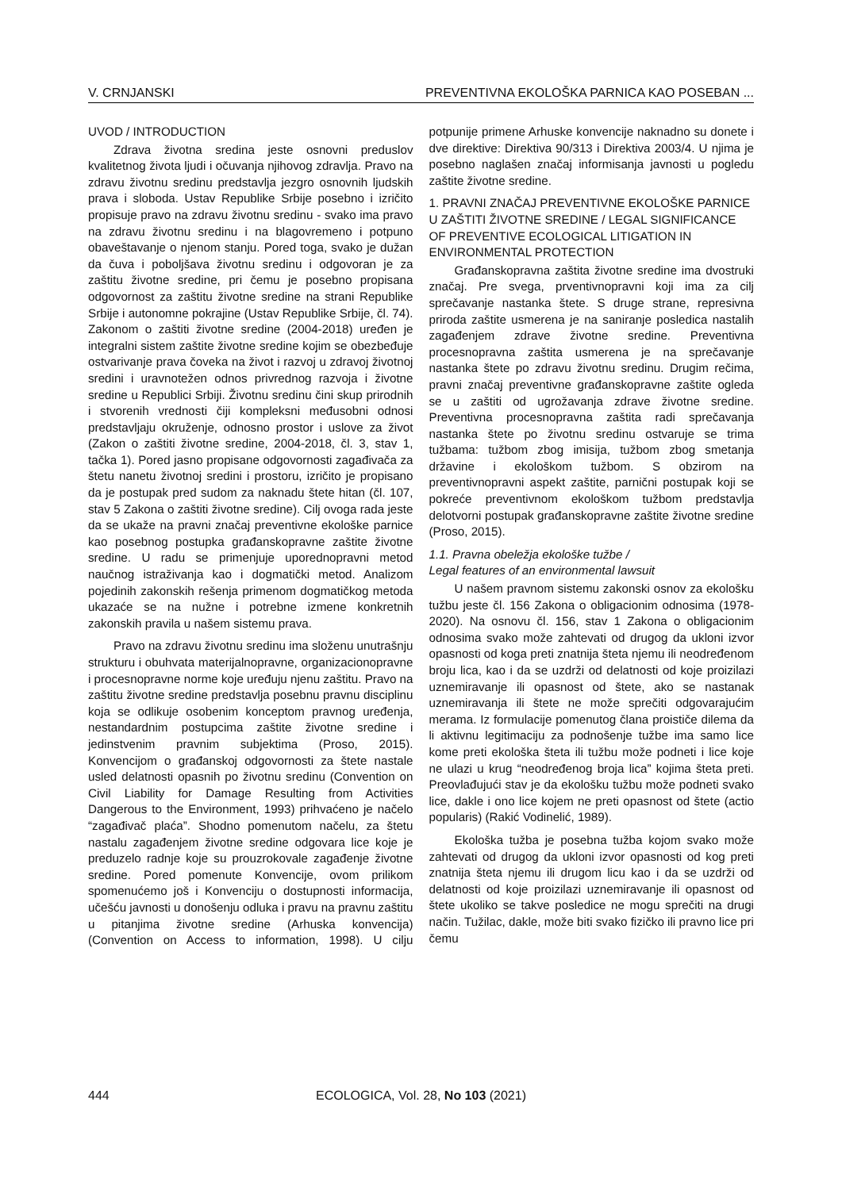V. CRNJANSKI PREVENTIVNA EKOLOŠKA PARNICA KAO POSEBAN ...
UVOD / INTRODUCTION
Zdrava životna sredina jeste osnovni preduslov kvalitetnog života ljudi i očuvanja njihovog zdravlja. Pravo na zdravu životnu sredinu predstavlja jezgro osnovnih ljudskih prava i sloboda. Ustav Republike Srbije posebno i izričito propisuje pravo na zdravu životnu sredinu - svako ima pravo na zdravu životnu sredinu i na blagovremeno i potpuno obaveštavanje o njenom stanju. Pored toga, svako je dužan da čuva i poboljšava životnu sredinu i odgovoran je za zaštitu životne sredine, pri čemu je posebno propisana odgovornost za zaštitu životne sredine na strani Republike Srbije i autonomne pokrajine (Ustav Republike Srbije, čl. 74). Zakonom o zaštiti životne sredine (2004-2018) uređen je integralni sistem zaštite životne sredine kojim se obezbeđuje ostvarivanje prava čoveka na život i razvoj u zdravoj životnoj sredini i uravnotežen odnos privrednog razvoja i životne sredine u Republici Srbiji. Životnu sredinu čini skup prirodnih i stvorenih vrednosti čiji kompleksni međusobni odnosi predstavljaju okruženje, odnosno prostor i uslove za život (Zakon o zaštiti životne sredine, 2004-2018, čl. 3, stav 1, tačka 1). Pored jasno propisane odgovornosti zagađivača za štetu nanetu životnoj sredini i prostoru, izričito je propisano da je postupak pred sudom za naknadu štete hitan (čl. 107, stav 5 Zakona o zaštiti životne sredine). Cilj ovoga rada jeste da se ukaže na pravni značaj preventivne ekološke parnice kao posebnog postupka građanskopravne zaštite životne sredine. U radu se primenjuje uporednopravni metod naučnog istraživanja kao i dogmatički metod. Analizom pojedinih zakonskih rešenja primenom dogmatičkog metoda ukazaće se na nužne i potrebne izmene konkretnih zakonskih pravila u našem sistemu prava.
Pravo na zdravu životnu sredinu ima složenu unutrašnju strukturu i obuhvata materijalnopravne, organizacionopravne i procesnopravne norme koje uređuju njenu zaštitu. Pravo na zaštitu životne sredine predstavlja posebnu pravnu disciplinu koja se odlikuje osobenim konceptom pravnog uređenja, nestandardnim postupcima zaštite životne sredine i jedinstvenim pravnim subjektima (Proso, 2015). Konvencijom o građanskoj odgovornosti za štete nastale usled delatnosti opasnih po životnu sredinu (Convention on Civil Liability for Damage Resulting from Activities Dangerous to the Environment, 1993) prihvaćeno je načelo “zagađivač plaća”. Shodno pomenutom načelu, za štetu nastalu zagađenjem životne sredine odgovara lice koje je preduzelo radnje koje su prouzrokovale zagađenje životne sredine. Pored pomenute Konvencije, ovom prilikom spomenućemo još i Konvenciju o dostupnosti informacija, učešću javnosti u donošenju odluka i pravu na pravnu zaštitu u pitanjima životne sredine (Arhuska konvencija) (Convention on Access to information, 1998). U cilju potpunije primene Arhuske konvencije naknadno su donete i dve direktive: Direktiva 90/313 i Direktiva 2003/4. U njima je posebno naglašen značaj informisanja javnosti u pogledu zaštite životne sredine.
1. PRAVNI ZNAČAJ PREVENTIVNE EKOLOŠKE PARNICE U ZAŠTITI ŽIVOTNE SREDINE / LEGAL SIGNIFICANCE OF PREVENTIVE ECOLOGICAL LITIGATION IN ENVIRONMENTAL PROTECTION
Građanskopravna zaštita životne sredine ima dvostruki značaj. Pre svega, prventivnopravni koji ima za cilj sprečavanje nastanka štete. S druge strane, represivna priroda zaštite usmerena je na saniranje posledica nastalih zagađenjem zdrave životne sredine. Preventivna procesnopravna zaštita usmerena je na sprečavanje nastanka štete po zdravu životnu sredinu. Drugim rečima, pravni značaj preventivne građanskopravne zaštite ogleda se u zaštiti od ugrožavanja zdrave životne sredine. Preventivna procesnopravna zaštita radi sprečavanja nastanka štete po životnu sredinu ostvaruje se trima tužbama: tužbom zbog imisija, tužbom zbog smetanja državine i ekološkom tužbom. S obzirom na preventivnopravni aspekt zaštite, parnični postupak koji se pokreće preventivnom ekološkom tužbom predstavlja delotvorni postupak građanskopravne zaštite životne sredine (Proso, 2015).
1.1. Pravna obeležja ekološke tužbe /
Legal features of an environmental lawsuit
U našem pravnom sistemu zakonski osnov za ekološku tužbu jeste čl. 156 Zakona o obligacionim odnosima (1978-2020). Na osnovu čl. 156, stav 1 Zakona o obligacionim odnosima svako može zahtevati od drugog da ukloni izvor opasnosti od koga preti znatnija šteta njemu ili neodređenom broju lica, kao i da se uzdrži od delatnosti od koje proizilazi uznemiravanje ili opasnost od štete, ako se nastanak uznemiravanja ili štete ne može sprečiti odgovarajućim merama. Iz formulacije pomenutog člana proističe dilema da li aktivnu legitimaciju za podnošenje tužbe ima samo lice kome preti ekološka šteta ili tužbu može podneti i lice koje ne ulazi u krug “neodređenog broja lica” kojima šteta preti. Preovlađujući stav je da ekološku tužbu može podneti svako lice, dakle i ono lice kojem ne preti opasnost od štete (actio popularis) (Rakić Vodinelić, 1989).
Ekološka tužba je posebna tužba kojom svako može zahtevati od drugog da ukloni izvor opasnosti od kog preti znatnija šteta njemu ili drugom licu kao i da se uzdrži od delatnosti od koje proizilazi uznemiravanje ili opasnost od štete ukoliko se takve posledice ne mogu sprečiti na drugi način. Tužilac, dakle, može biti svako fizičko ili pravno lice pri čemu
444 ECOLOGICA, Vol. 28, No 103 (2021)